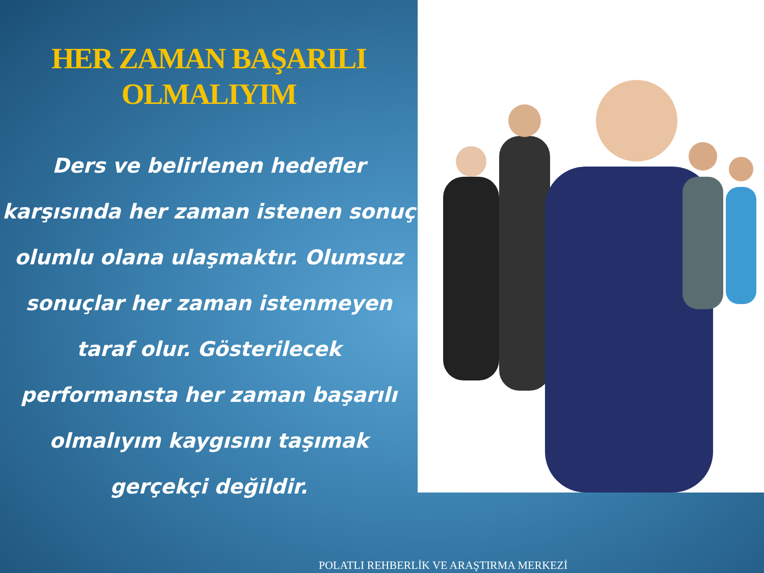HER ZAMAN BAŞARILI
OLMALIYIM
Ders ve belirlenen hedefler karşısında her zaman istenen sonuç olumlu olana ulaşmaktır. Olumsuz sonuçlar her zaman istenmeyen taraf olur. Gösterilecek performansta her zaman başarılı olmalıyım kaygısını taşımak gerçekçi değildir.
POLATLI REHBERLİK VE ARAŞTIRMA MERKEZİ